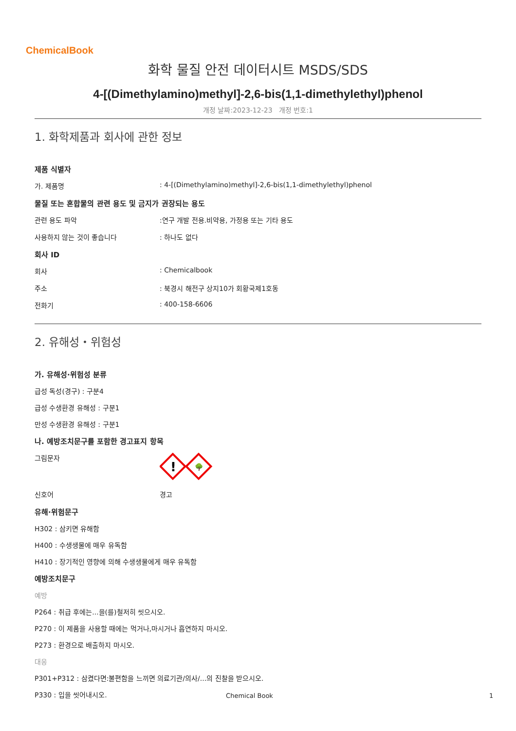ChemicalBook
화학 물질 안전 데이터시트 MSDS/SDS
4-[(Dimethylamino)methyl]-2,6-bis(1,1-dimethylethyl)phenol
개정 날짜:2023-12-23 개정 번호:1
1. 화학제품과 회사에 관한 정보
제품 식별자
가. 제품명: 4-[(Dimethylamino)methyl]-2,6-bis(1,1-dimethylethyl)phenol
물질 또는 혼합물의 관련 용도 및 금지가 권장되는 용도
관련 용도 파악:연구 개발 전용.비약용, 가정용 또는 기타 용도
사용하지 않는 것이 좋습니다: 하나도 없다
회사 ID
회사: Chemicalbook
주소: 북경시 해전구 상지10가 회황국제1호동
전화기: 400-158-6606
2. 유해성・위험성
가. 유해성·위험성 분류
급성 독성(경구) : 구분4
급성 수생환경 유해성 : 구분1
만성 수생환경 유해성 : 구분1
나. 예방조치문구를 포함한 경고표지 항목
그림문자
!
🌳
신호어 경고
유해·위험문구
H302 : 삼키면 유해함
H400 : 수생생물에 매우 유독함
H410 : 장기적인 영향에 의해 수생생물에게 매우 유독함
예방조치문구
예방
P264 : 취급 후에는...을(를)철저히 씻으시오.
P270 : 이 제품을 사용할 때에는 먹거나,마시거나 흡연하지 마시오.
P273 : 환경으로 배출하지 마시오.
대응
P301+P312 : 삼켰다면:불편함을 느끼면 의료기관/의사/...의 진찰을 받으시오.
P330 : 입을 씻어내시오.
Chemical Book 1